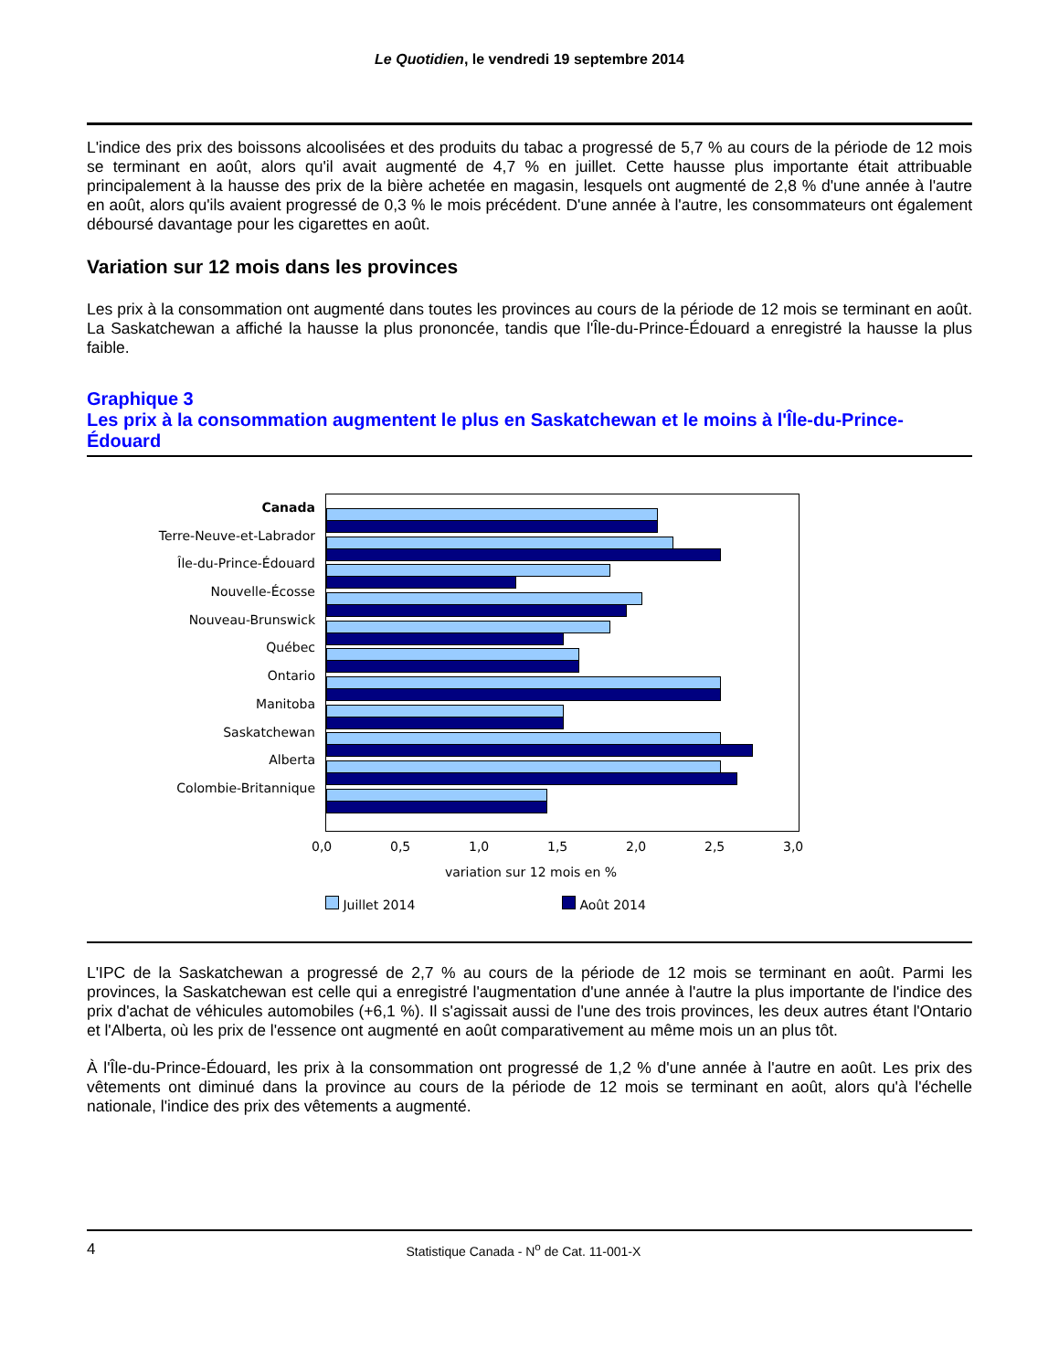Le Quotidien, le vendredi 19 septembre 2014
L'indice des prix des boissons alcoolisées et des produits du tabac a progressé de 5,7 % au cours de la période de 12 mois se terminant en août, alors qu'il avait augmenté de 4,7 % en juillet. Cette hausse plus importante était attribuable principalement à la hausse des prix de la bière achetée en magasin, lesquels ont augmenté de 2,8 % d'une année à l'autre en août, alors qu'ils avaient progressé de 0,3 % le mois précédent. D'une année à l'autre, les consommateurs ont également déboursé davantage pour les cigarettes en août.
Variation sur 12 mois dans les provinces
Les prix à la consommation ont augmenté dans toutes les provinces au cours de la période de 12 mois se terminant en août. La Saskatchewan a affiché la hausse la plus prononcée, tandis que l'Île-du-Prince-Édouard a enregistré la hausse la plus faible.
Graphique 3
Les prix à la consommation augmentent le plus en Saskatchewan et le moins à l'Île-du-Prince-Édouard
Canada
Terre-Neuve-et-Labrador
Île-du-Prince-Édouard
Nouvelle-Écosse
Nouveau-Brunswick
Québec
Ontario
Manitoba
Saskatchewan
Alberta
Colombie-Britannique
0,0 0,5 1,0 1,5 2,0 2,5 3,0
variation sur 12 mois en %
Juillet 2014 Août 2014
L'IPC de la Saskatchewan a progressé de 2,7 % au cours de la période de 12 mois se terminant en août. Parmi les provinces, la Saskatchewan est celle qui a enregistré l'augmentation d'une année à l'autre la plus importante de l'indice des prix d'achat de véhicules automobiles (+6,1 %). Il s'agissait aussi de l'une des trois provinces, les deux autres étant l'Ontario et l'Alberta, où les prix de l'essence ont augmenté en août comparativement au même mois un an plus tôt.
À l'Île-du-Prince-Édouard, les prix à la consommation ont progressé de 1,2 % d'une année à l'autre en août. Les prix des vêtements ont diminué dans la province au cours de la période de 12 mois se terminant en août, alors qu'à l'échelle nationale, l'indice des prix des vêtements a augmenté.
4 Statistique Canada - N<sup>o</sup> de Cat. 11-001-X